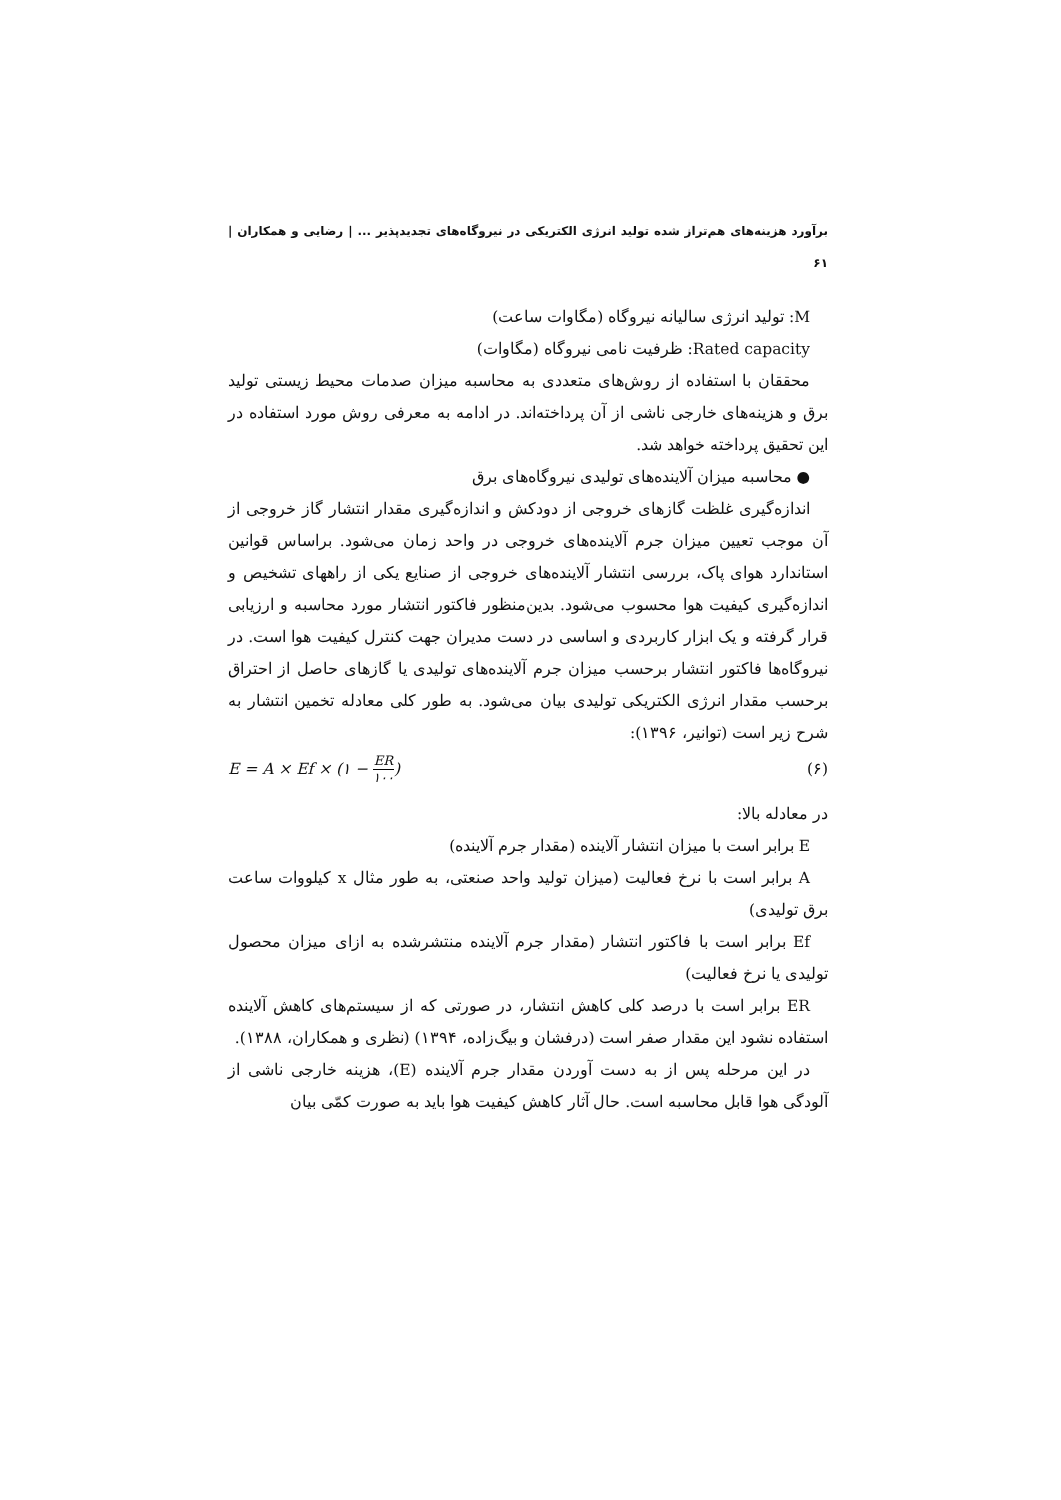برآورد هزینه‌های هم‌تراز شده تولید انرژی الکتریکی در نیروگاه‌های تجدیدپذیر ... | رضایی و همکاران | ۶۱
M: تولید انرژی سالیانه نیروگاه (مگاوات ساعت)
Rated capacity: ظرفیت نامی نیروگاه (مگاوات)
محققان با استفاده از روش‌های متعددی به محاسبه میزان صدمات محیط زیستی تولید برق و هزینه‌های خارجی ناشی از آن پرداخته‌اند. در ادامه به معرفی روش مورد استفاده در این تحقیق پرداخته خواهد شد.
● محاسبه میزان آلاینده‌های تولیدی نیروگاه‌های برق
اندازه‌گیری غلظت گازهای خروجی از دودکش و اندازه‌گیری مقدار انتشار گاز خروجی از آن موجب تعیین میزان جرم آلاینده‌های خروجی در واحد زمان می‌شود. براساس قوانین استاندارد هوای پاک، بررسی انتشار آلاینده‌های خروجی از صنایع یکی از راههای تشخیص و اندازه‌گیری کیفیت هوا محسوب می‌شود. بدین‌منظور فاکتور انتشار مورد محاسبه و ارزیابی قرار گرفته و یک ابزار کاربردی و اساسی در دست مدیران جهت کنترل کیفیت هوا است. در نیروگاه‌ها فاکتور انتشار برحسب میزان جرم آلاینده‌های تولیدی یا گازهای حاصل از احتراق برحسب مقدار انرژی الکتریکی تولیدی بیان می‌شود. به طور کلی معادله تخمین انتشار به شرح زیر است (توانیر، ۱۳۹۶):
E = A × Ef × (۱ − ER ۱۰۰) (۶)
در معادله بالا:
E برابر است با میزان انتشار آلاینده (مقدار جرم آلاینده)
A برابر است با نرخ فعالیت (میزان تولید واحد صنعتی، به طور مثال x کیلووات ساعت برق تولیدی)
Ef برابر است با فاکتور انتشار (مقدار جرم آلاینده منتشرشده به ازای میزان محصول تولیدی یا نرخ فعالیت)
ER برابر است با درصد کلی کاهش انتشار، در صورتی که از سیستم‌های کاهش آلاینده استفاده نشود این مقدار صفر است (درفشان و بیگ‌زاده، ۱۳۹۴) (نظری و همکاران، ۱۳۸۸).
در این مرحله پس از به دست آوردن مقدار جرم آلاینده (E)، هزینه خارجی ناشی از آلودگی هوا قابل محاسبه است. حال آثار کاهش کیفیت هوا باید به صورت کمّی بیان